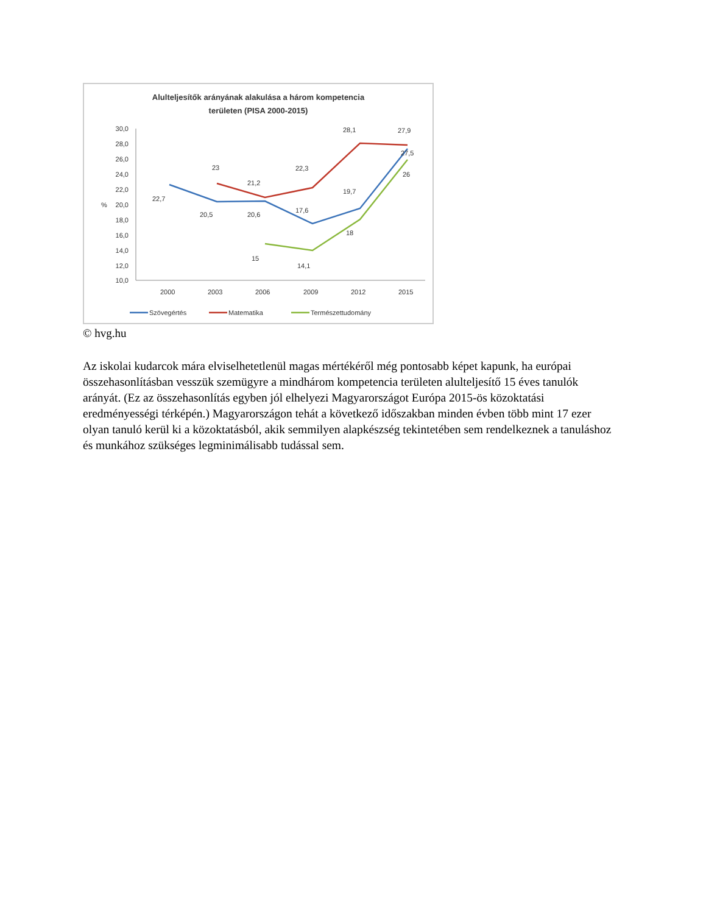Alulteljesítők arányának alakulása a három kompetencia
területen (PISA 2000-2015)
30,0
28,0
26,0
24,0
22,0
20,0
%
18,0
16,0
14,0
12,0
10,0
2000
2003
2006
2009
2012
2015
22,7
20,5
20,6
17,6
19,7
27,5
23
21,2
22,3
28,1
27,9
15
14,1
18
26
Szövegértés
Matematika
Természettudomány
© hvg.hu
Az iskolai kudarcok mára elviselhetetlenül magas mértékéről még pontosabb képet kapunk, ha európai összehasonlításban vesszük szemügyre a mindhárom kompetencia területen alulteljesítő 15 éves tanulók arányát. (Ez az összehasonlítás egyben jól elhelyezi Magyarországot Európa 2015-ös közoktatási eredményességi térképén.) Magyarországon tehát a következő időszakban minden évben több mint 17 ezer olyan tanuló kerül ki a közoktatásból, akik semmilyen alapkészség tekintetében sem rendelkeznek a tanuláshoz és munkához szükséges legminimálisabb tudással sem.